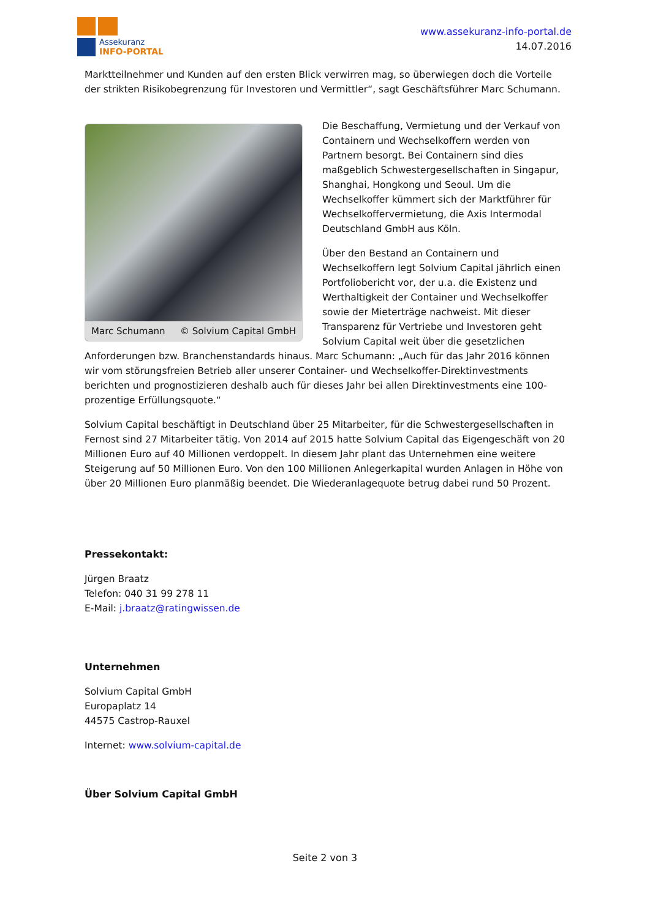Assekuranz
INFO-PORTAL
www.assekuranz-info-portal.de
14.07.2016
Marktteilnehmer und Kunden auf den ersten Blick verwirren mag, so überwiegen doch die Vorteile der strikten Risikobegrenzung für Investoren und Vermittler“, sagt Geschäftsführer Marc Schumann.
Marc Schumann © Solvium Capital GmbH
Die Beschaffung, Vermietung und der Verkauf von Containern und Wechselkoffern werden von Partnern besorgt. Bei Containern sind dies maßgeblich Schwestergesellschaften in Singapur, Shanghai, Hongkong und Seoul. Um die Wechselkoffer kümmert sich der Marktführer für Wechselkoffervermietung, die Axis Intermodal Deutschland GmbH aus Köln.
Über den Bestand an Containern und Wechselkoffern legt Solvium Capital jährlich einen Portfoliobericht vor, der u.a. die Existenz und Werthaltigkeit der Container und Wechselkoffer sowie der Mieterträge nachweist. Mit dieser Transparenz für Vertriebe und Investoren geht Solvium Capital weit über die gesetzlichen Anforderungen bzw. Branchenstandards hinaus. Marc Schumann: „Auch für das Jahr 2016 können wir vom störungsfreien Betrieb aller unserer Container- und Wechselkoffer-Direktinvestments berichten und prognostizieren deshalb auch für dieses Jahr bei allen Direktinvestments eine 100-prozentige Erfüllungsquote.“
Solvium Capital beschäftigt in Deutschland über 25 Mitarbeiter, für die Schwestergesellschaften in Fernost sind 27 Mitarbeiter tätig. Von 2014 auf 2015 hatte Solvium Capital das Eigengeschäft von 20 Millionen Euro auf 40 Millionen verdoppelt. In diesem Jahr plant das Unternehmen eine weitere Steigerung auf 50 Millionen Euro. Von den 100 Millionen Anlegerkapital wurden Anlagen in Höhe von über 20 Millionen Euro planmäßig beendet. Die Wiederanlagequote betrug dabei rund 50 Prozent.
Pressekontakt:
Jürgen Braatz
Telefon: 040 31 99 278 11
E-Mail: j.braatz@ratingwissen.de
Unternehmen
Solvium Capital GmbH
Europaplatz 14
44575 Castrop-Rauxel
Internet: www.solvium-capital.de
Über Solvium Capital GmbH
Seite 2 von 3